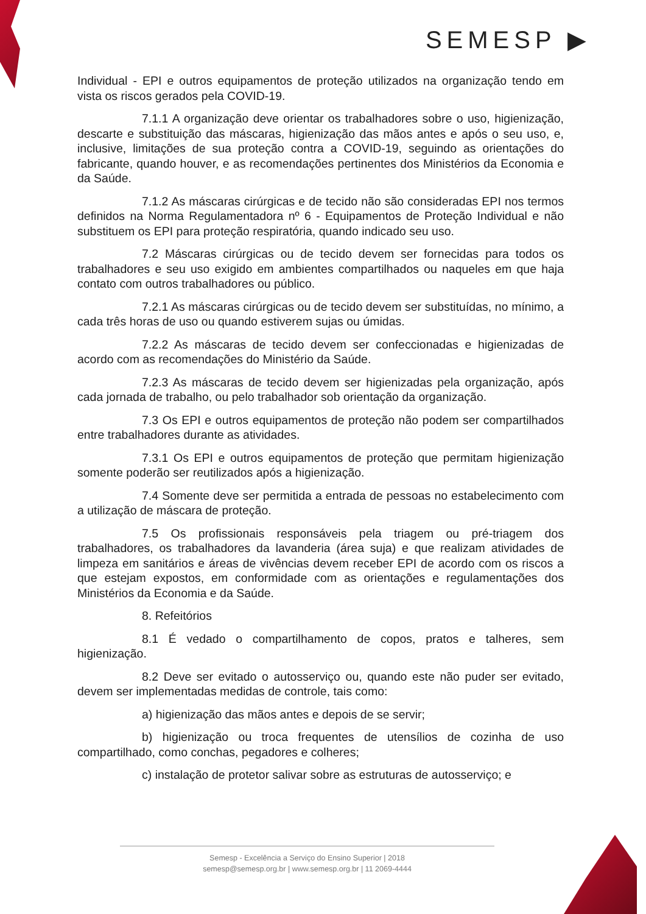SEMESP ▶
Individual - EPI e outros equipamentos de proteção utilizados na organização tendo em vista os riscos gerados pela COVID-19.
7.1.1 A organização deve orientar os trabalhadores sobre o uso, higienização, descarte e substituição das máscaras, higienização das mãos antes e após o seu uso, e, inclusive, limitações de sua proteção contra a COVID-19, seguindo as orientações do fabricante, quando houver, e as recomendações pertinentes dos Ministérios da Economia e da Saúde.
7.1.2 As máscaras cirúrgicas e de tecido não são consideradas EPI nos termos definidos na Norma Regulamentadora nº 6 - Equipamentos de Proteção Individual e não substituem os EPI para proteção respiratória, quando indicado seu uso.
7.2 Máscaras cirúrgicas ou de tecido devem ser fornecidas para todos os trabalhadores e seu uso exigido em ambientes compartilhados ou naqueles em que haja contato com outros trabalhadores ou público.
7.2.1 As máscaras cirúrgicas ou de tecido devem ser substituídas, no mínimo, a cada três horas de uso ou quando estiverem sujas ou úmidas.
7.2.2 As máscaras de tecido devem ser confeccionadas e higienizadas de acordo com as recomendações do Ministério da Saúde.
7.2.3 As máscaras de tecido devem ser higienizadas pela organização, após cada jornada de trabalho, ou pelo trabalhador sob orientação da organização.
7.3 Os EPI e outros equipamentos de proteção não podem ser compartilhados entre trabalhadores durante as atividades.
7.3.1 Os EPI e outros equipamentos de proteção que permitam higienização somente poderão ser reutilizados após a higienização.
7.4 Somente deve ser permitida a entrada de pessoas no estabelecimento com a utilização de máscara de proteção.
7.5 Os profissionais responsáveis pela triagem ou pré-triagem dos trabalhadores, os trabalhadores da lavanderia (área suja) e que realizam atividades de limpeza em sanitários e áreas de vivências devem receber EPI de acordo com os riscos a que estejam expostos, em conformidade com as orientações e regulamentações dos Ministérios da Economia e da Saúde.
8. Refeitórios
8.1 É vedado o compartilhamento de copos, pratos e talheres, sem higienização.
8.2 Deve ser evitado o autosserviço ou, quando este não puder ser evitado, devem ser implementadas medidas de controle, tais como:
a) higienização das mãos antes e depois de se servir;
b) higienização ou troca frequentes de utensílios de cozinha de uso compartilhado, como conchas, pegadores e colheres;
c) instalação de protetor salivar sobre as estruturas de autosserviço; e
Semesp - Excelência a Serviço do Ensino Superior | 2018
semesp@semesp.org.br | www.semesp.org.br | 11 2069-4444